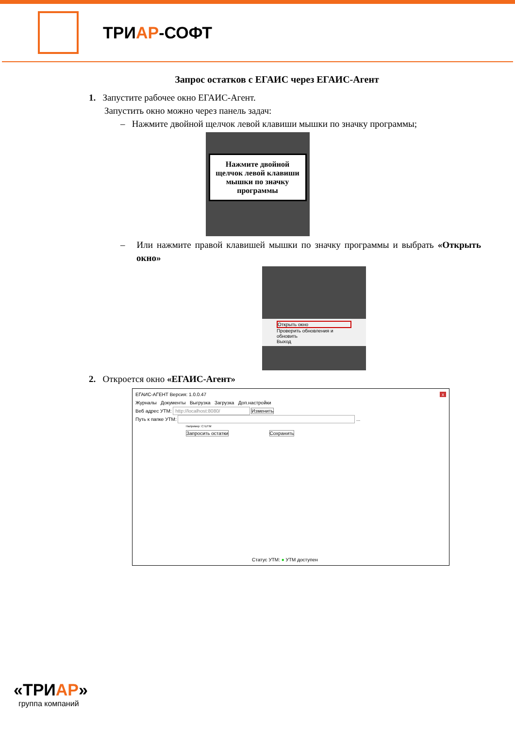ТРИАР-СОФТ
Запрос остатков с ЕГАИС через ЕГАИС-Агент
1. Запустите рабочее окно ЕГАИС-Агент.
Запустить окно можно через панель задач:
– Нажмите двойной щелчок левой клавиши мышки по значку программы;
Нажмите двойной щелчок левой клавиши мышки по значку программы
– Или нажмите правой клавишей мышки по значку программы и выбрать «Открыть окно»
Открыть окно
Проверить обновления и обновить
Выход
2. Откроется окно «ЕГАИС-Агент»
ЕГАИС-АГЕНТ Версия: 1.0.0.47 x
Журналы Документы Выгрузка Загрузка Доп.настройки
Веб адрес УТМ: http://localhost:8080/ Изменить
Путь к папке УТМ: ...
Например: C:\UTM
Запросить остатки Сохранить
Статус УТМ: ● УТМ доступен
«ТРИАР»
группа компаний